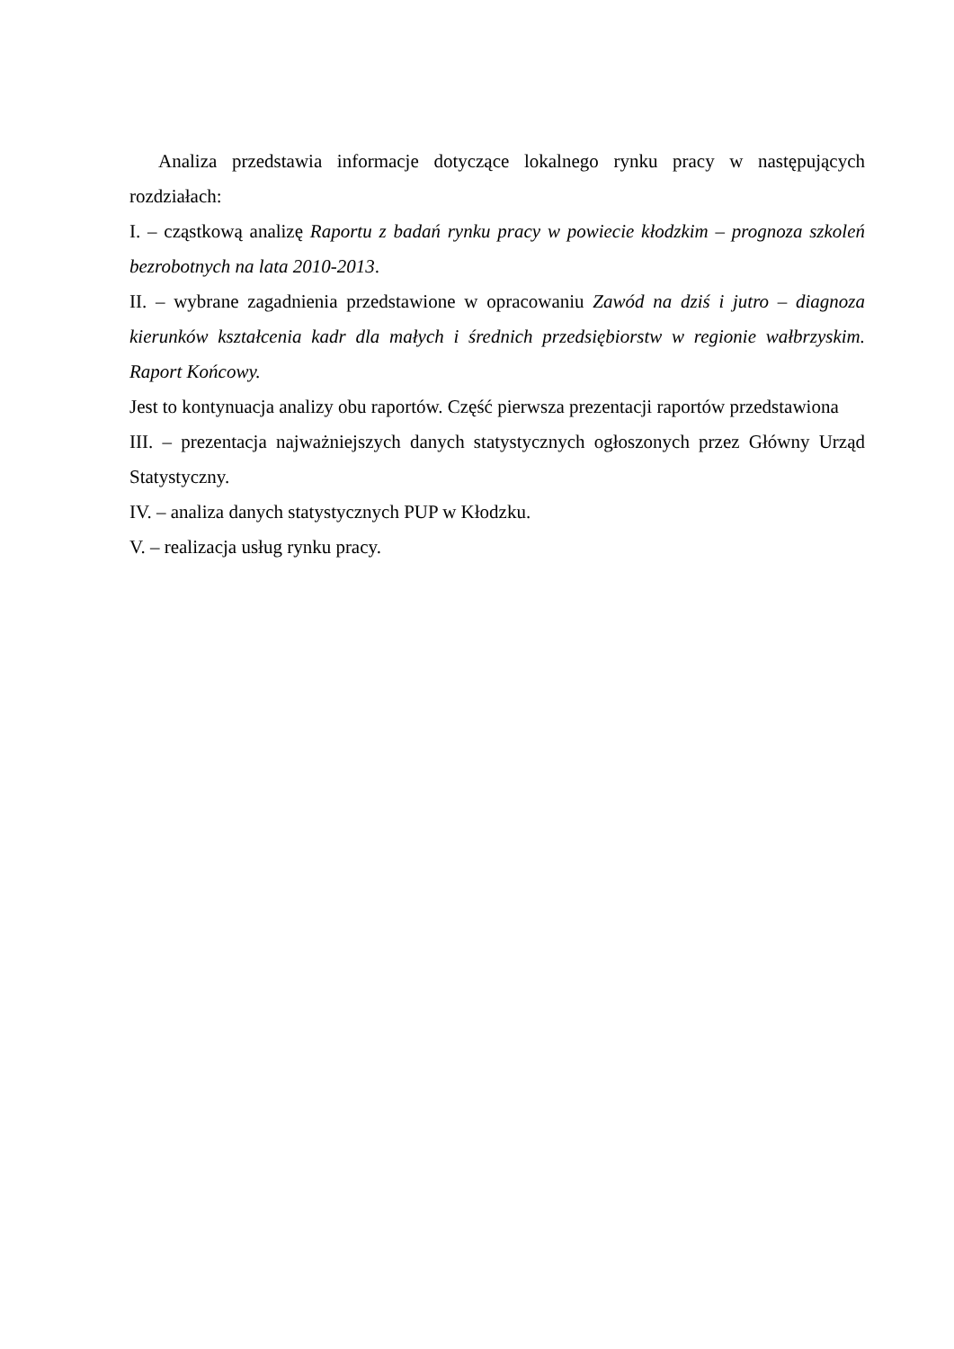Analiza przedstawia informacje dotyczące lokalnego rynku pracy w następujących rozdziałach:
I. – cząstkową analizę Raportu z badań rynku pracy w powiecie kłodzkim – prognoza szkoleń bezrobotnych na lata 2010-2013.
II. – wybrane zagadnienia przedstawione w opracowaniu Zawód na dziś i jutro – diagnoza kierunków kształcenia kadr dla małych i średnich przedsiębiorstw w regionie wałbrzyskim. Raport Końcowy.
Jest to kontynuacja analizy obu raportów. Część pierwsza prezentacji raportów przedstawiona
III. – prezentacja najważniejszych danych statystycznych ogłoszonych przez Główny Urząd Statystyczny.
IV. – analiza danych statystycznych PUP w Kłodzku.
V. – realizacja usług rynku pracy.